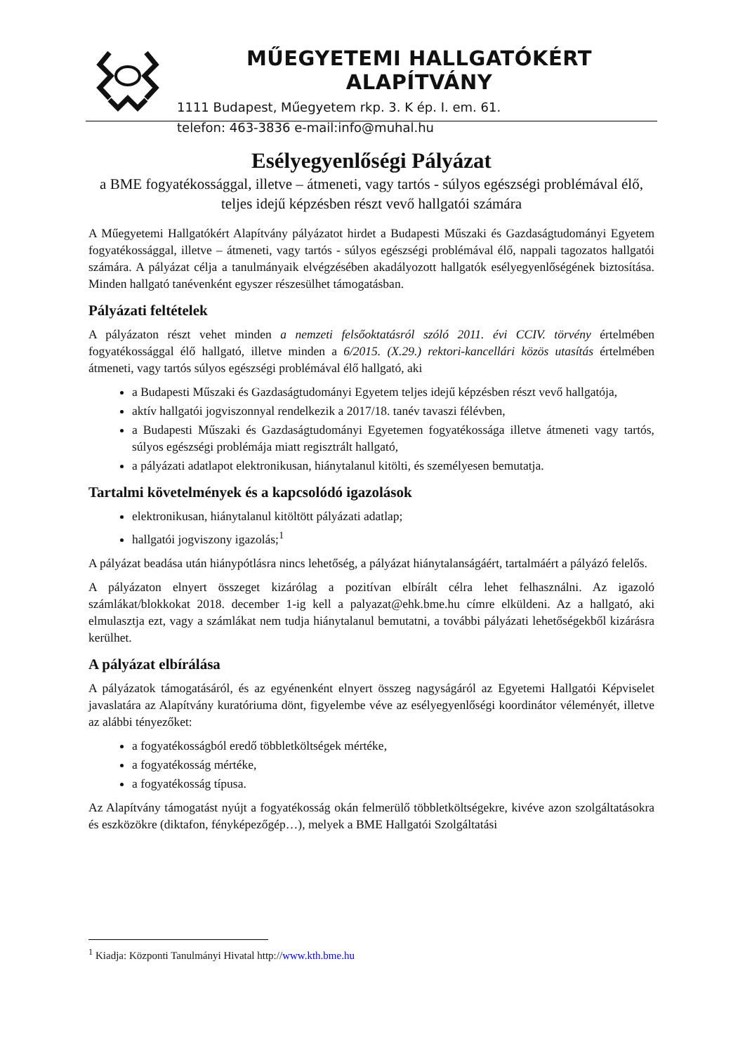MŰEGYETEMI HALLGATÓKÉRT ALAPÍTVÁNY
1111 Budapest, Műegyetem rkp. 3. K ép. I. em. 61.
telefon: 463-3836 e-mail:info@muhal.hu
Esélyegyenlőségi Pályázat
a BME fogyatékossággal, illetve – átmeneti, vagy tartós - súlyos egészségi problémával élő, teljes idejű képzésben részt vevő hallgatói számára
A Műegyetemi Hallgatókért Alapítvány pályázatot hirdet a Budapesti Műszaki és Gazdaságtudományi Egyetem fogyatékossággal, illetve – átmeneti, vagy tartós - súlyos egészségi problémával élő, nappali tagozatos hallgatói számára. A pályázat célja a tanulmányaik elvégzésében akadályozott hallgatók esélyegyenlőségének biztosítása. Minden hallgató tanévenként egyszer részesülhet támogatásban.
Pályázati feltételek
A pályázaton részt vehet minden a nemzeti felsőoktatásról szóló 2011. évi CCIV. törvény értelmében fogyatékossággal élő hallgató, illetve minden a 6/2015. (X.29.) rektori-kancellári közös utasítás értelmében átmeneti, vagy tartós súlyos egészségi problémával élő hallgató, aki
a Budapesti Műszaki és Gazdaságtudományi Egyetem teljes idejű képzésben részt vevő hallgatója,
aktív hallgatói jogviszonnyal rendelkezik a 2017/18. tanév tavaszi félévben,
a Budapesti Műszaki és Gazdaságtudományi Egyetemen fogyatékossága illetve átmeneti vagy tartós, súlyos egészségi problémája miatt regisztrált hallgató,
a pályázati adatlapot elektronikusan, hiánytalanul kitölti, és személyesen bemutatja.
Tartalmi követelmények és a kapcsolódó igazolások
elektronikusan, hiánytalanul kitöltött pályázati adatlap;
hallgatói jogviszony igazolás;<sup>1</sup>
A pályázat beadása után hiánypótlásra nincs lehetőség, a pályázat hiánytalanságáért, tartalmáért a pályázó felelős.
A pályázaton elnyert összeget kizárólag a pozitívan elbírált célra lehet felhasználni. Az igazoló számlákat/blokkokat 2018. december 1-ig kell a palyazat@ehk.bme.hu címre elküldeni. Az a hallgató, aki elmulasztja ezt, vagy a számlákat nem tudja hiánytalanul bemutatni, a további pályázati lehetőségekből kizárásra kerülhet.
A pályázat elbírálása
A pályázatok támogatásáról, és az egyénenként elnyert összeg nagyságáról az Egyetemi Hallgatói Képviselet javaslatára az Alapítvány kuratóriuma dönt, figyelembe véve az esélyegyenlőségi koordinátor véleményét, illetve az alábbi tényezőket:
a fogyatékosságból eredő többletköltségek mértéke,
a fogyatékosság mértéke,
a fogyatékosság típusa.
Az Alapítvány támogatást nyújt a fogyatékosság okán felmerülő többletköltségekre, kivéve azon szolgáltatásokra és eszközökre (diktafon, fényképezőgép…), melyek a BME Hallgatói Szolgáltatási
<sup>1</sup> Kiadja: Központi Tanulmányi Hivatal http://www.kth.bme.hu